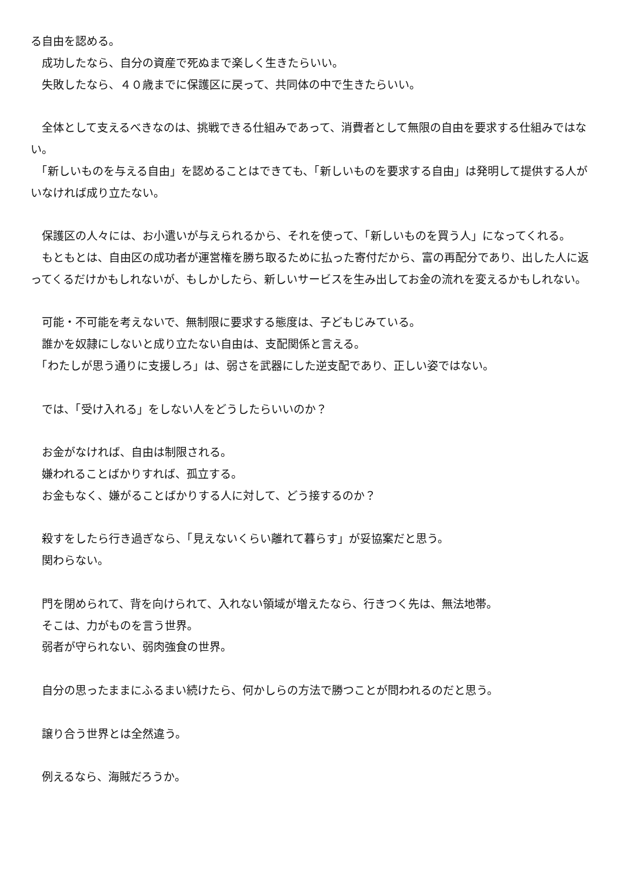る自由を認める。
　成功したなら、自分の資産で死ぬまで楽しく生きたらいい。
　失敗したなら、４０歳までに保護区に戻って、共同体の中で生きたらいい。
　全体として支えるべきなのは、挑戦できる仕組みであって、消費者として無限の自由を要求する仕組みではない。
　「新しいものを与える自由」を認めることはできても、「新しいものを要求する自由」は発明して提供する人がいなければ成り立たない。
　保護区の人々には、お小遣いが与えられるから、それを使って、「新しいものを買う人」になってくれる。
　もともとは、自由区の成功者が運営権を勝ち取るために払った寄付だから、富の再配分であり、出した人に返ってくるだけかもしれないが、もしかしたら、新しいサービスを生み出してお金の流れを変えるかもしれない。
　可能・不可能を考えないで、無制限に要求する態度は、子どもじみている。
　誰かを奴隷にしないと成り立たない自由は、支配関係と言える。
　「わたしが思う通りに支援しろ」は、弱さを武器にした逆支配であり、正しい姿ではない。
　では、「受け入れる」をしない人をどうしたらいいのか？
　お金がなければ、自由は制限される。
　嫌われることばかりすれば、孤立する。
　お金もなく、嫌がることばかりする人に対して、どう接するのか？
　殺すをしたら行き過ぎなら、「見えないくらい離れて暮らす」が妥協案だと思う。
　関わらない。
　門を閉められて、背を向けられて、入れない領域が増えたなら、行きつく先は、無法地帯。
　そこは、力がものを言う世界。
　弱者が守られない、弱肉強食の世界。
　自分の思ったままにふるまい続けたら、何かしらの方法で勝つことが問われるのだと思う。
　譲り合う世界とは全然違う。
　例えるなら、海賊だろうか。